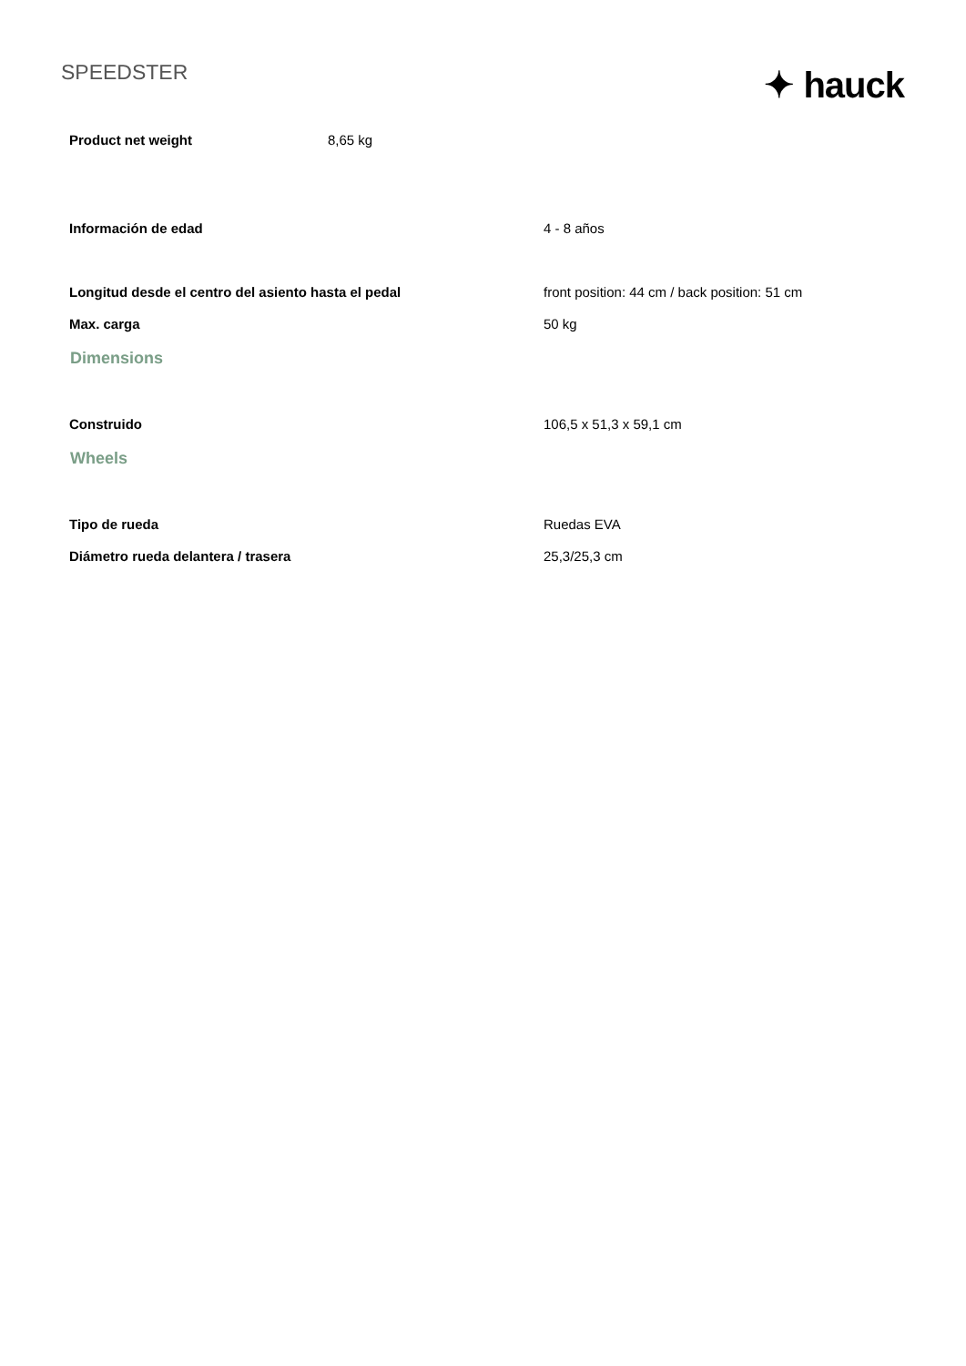SPEEDSTER
✦ hauck
| Product net weight | 8,65 kg |
| Información de edad | 4 - 8 años |
| Longitud desde el centro del asiento hasta el pedal | front position: 44 cm / back position: 51 cm |
| Max. carga | 50 kg |
| Dimensions | |
| Construido | 106,5 x 51,3 x 59,1 cm |
| Wheels | |
| Tipo de rueda | Ruedas EVA |
| Diámetro rueda delantera / trasera | 25,3/25,3 cm |